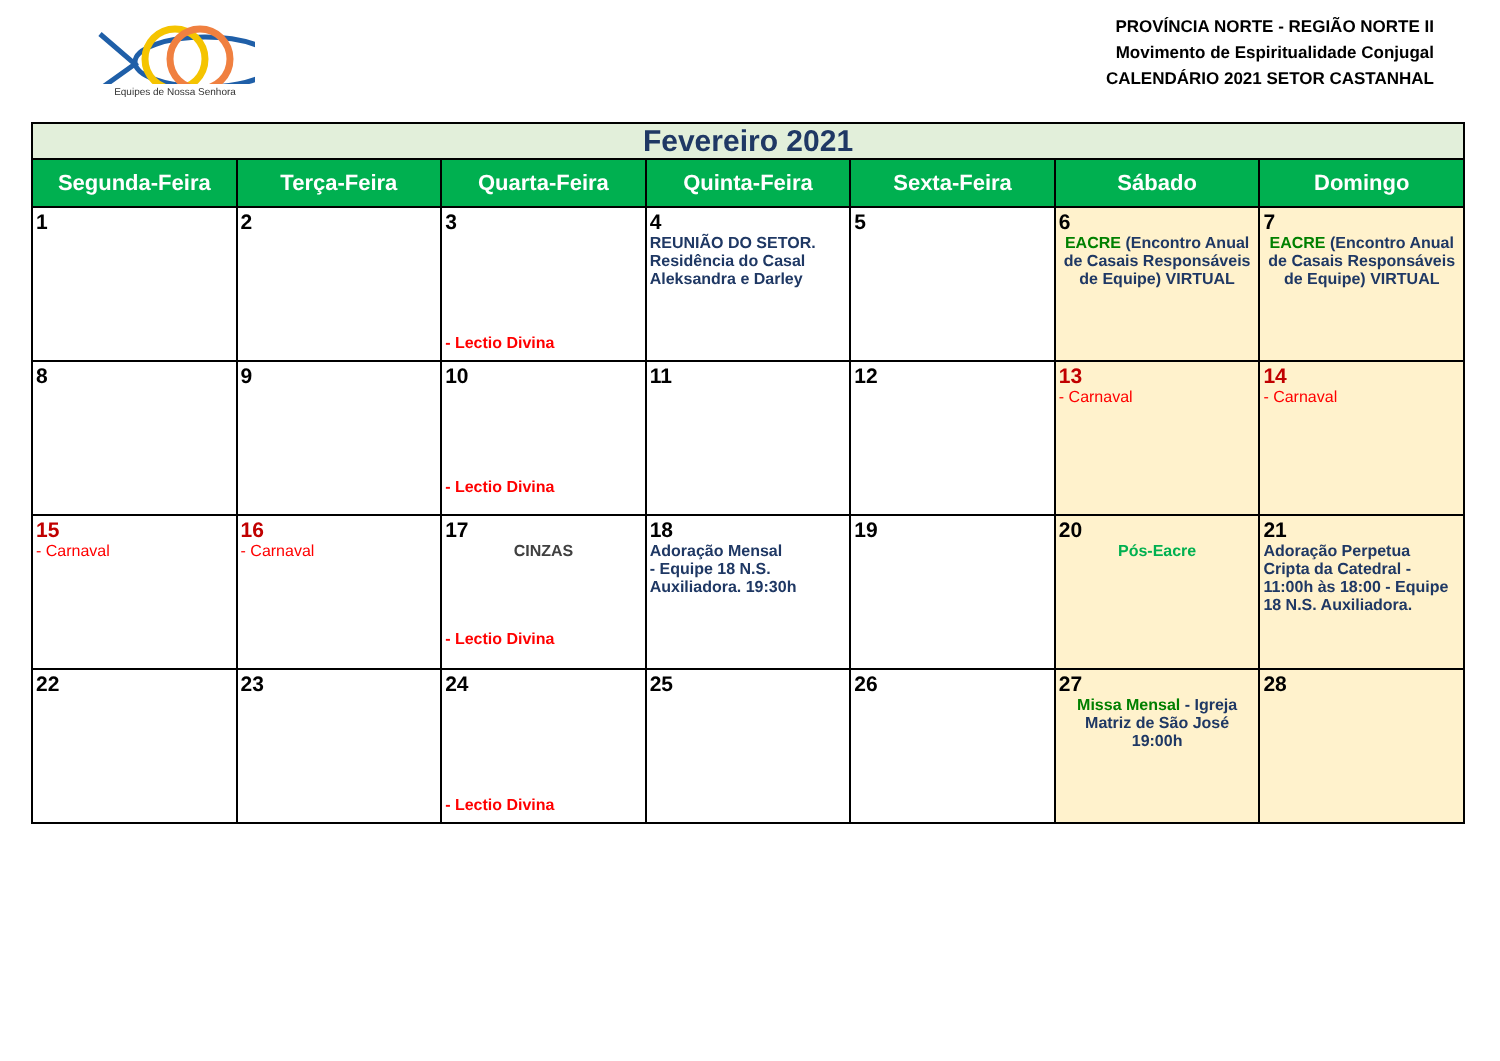Equipes de Nossa Senhora
PROVÍNCIA NORTE - REGIÃO NORTE II
Movimento de Espiritualidade Conjugal
CALENDÁRIO 2021 SETOR CASTANHAL
| Fevereiro 2021 | | | | | | |
| Segunda-Feira | Terça-Feira | Quarta-Feira | Quinta-Feira | Sexta-Feira | Sábado | Domingo |
| 1 | 2 | 3 - Lectio Divina | 4 REUNIÃO DO SETOR. Residência do Casal Aleksandra e Darley | 5 | 6 EACRE (Encontro Anual de Casais Responsáveis de Equipe) VIRTUAL | 7 EACRE (Encontro Anual de Casais Responsáveis de Equipe) VIRTUAL |
| 8 | 9 | 10 - Lectio Divina | 11 | 12 | 13 - Carnaval | 14 - Carnaval |
| 15 - Carnaval | 16 - Carnaval | 17 CINZAS - Lectio Divina | 18 Adoração Mensal - Equipe 18 N.S. Auxiliadora. 19:30h | 19 | 20 Pós-Eacre | 21 Adoração Perpetua Cripta da Catedral - 11:00h às 18:00 - Equipe 18 N.S. Auxiliadora. |
| 22 | 23 | 24 - Lectio Divina | 25 | 26 | 27 Missa Mensal - Igreja Matriz de São José 19:00h | 28 |